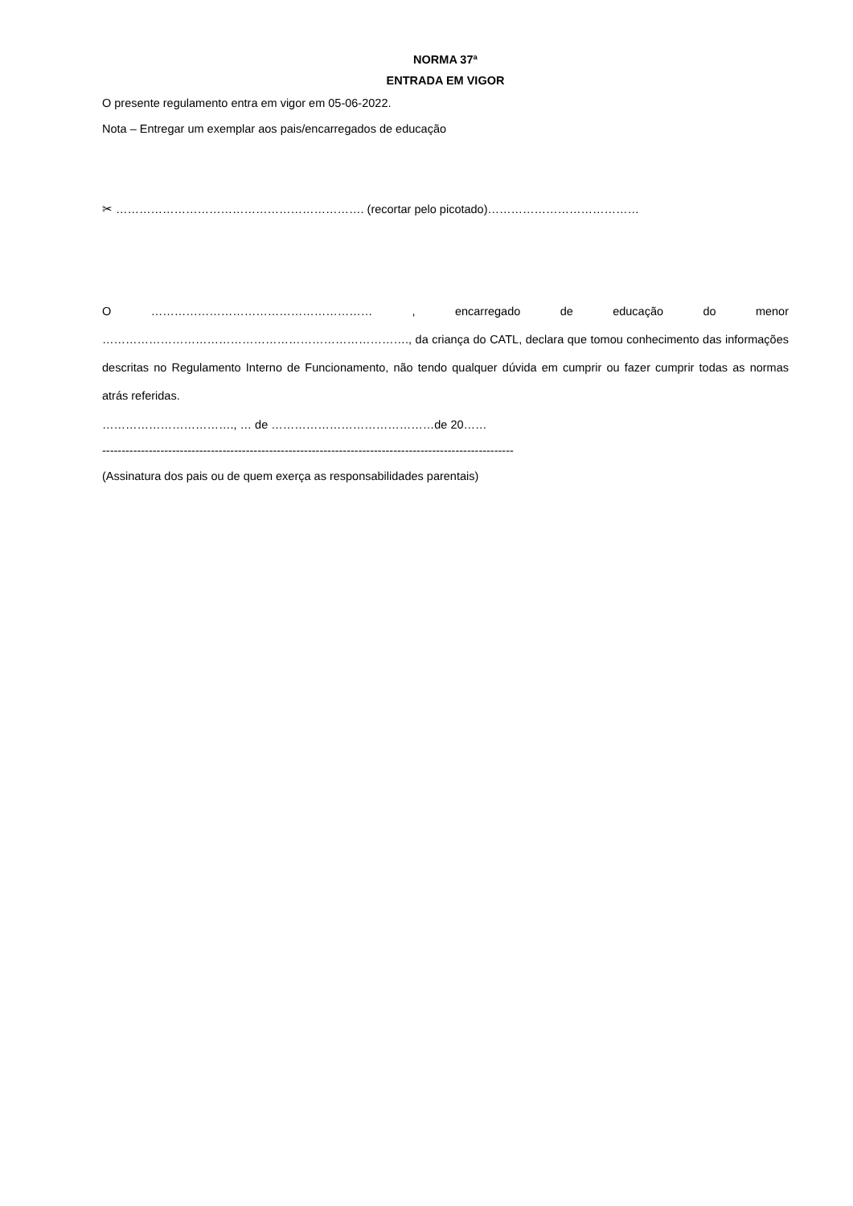NORMA 37ª
ENTRADA EM VIGOR
O presente regulamento entra em vigor em 05-06-2022.
Nota – Entregar um exemplar aos pais/encarregados de educação
✂ ………………………………………………………. (recortar pelo picotado)…………………………………
O ………………………………………………… , encarregado de educação do menor ……………………………………………………………………., da criança do CATL, declara que tomou conhecimento das informações descritas no Regulamento Interno de Funcionamento, não tendo qualquer dúvida em cumprir ou fazer cumprir todas as normas atrás referidas.
……………………………., … de ……………………………………de 20……
----------------------------------------------------------------------------------------------------------
(Assinatura dos pais ou de quem exerça as responsabilidades parentais)